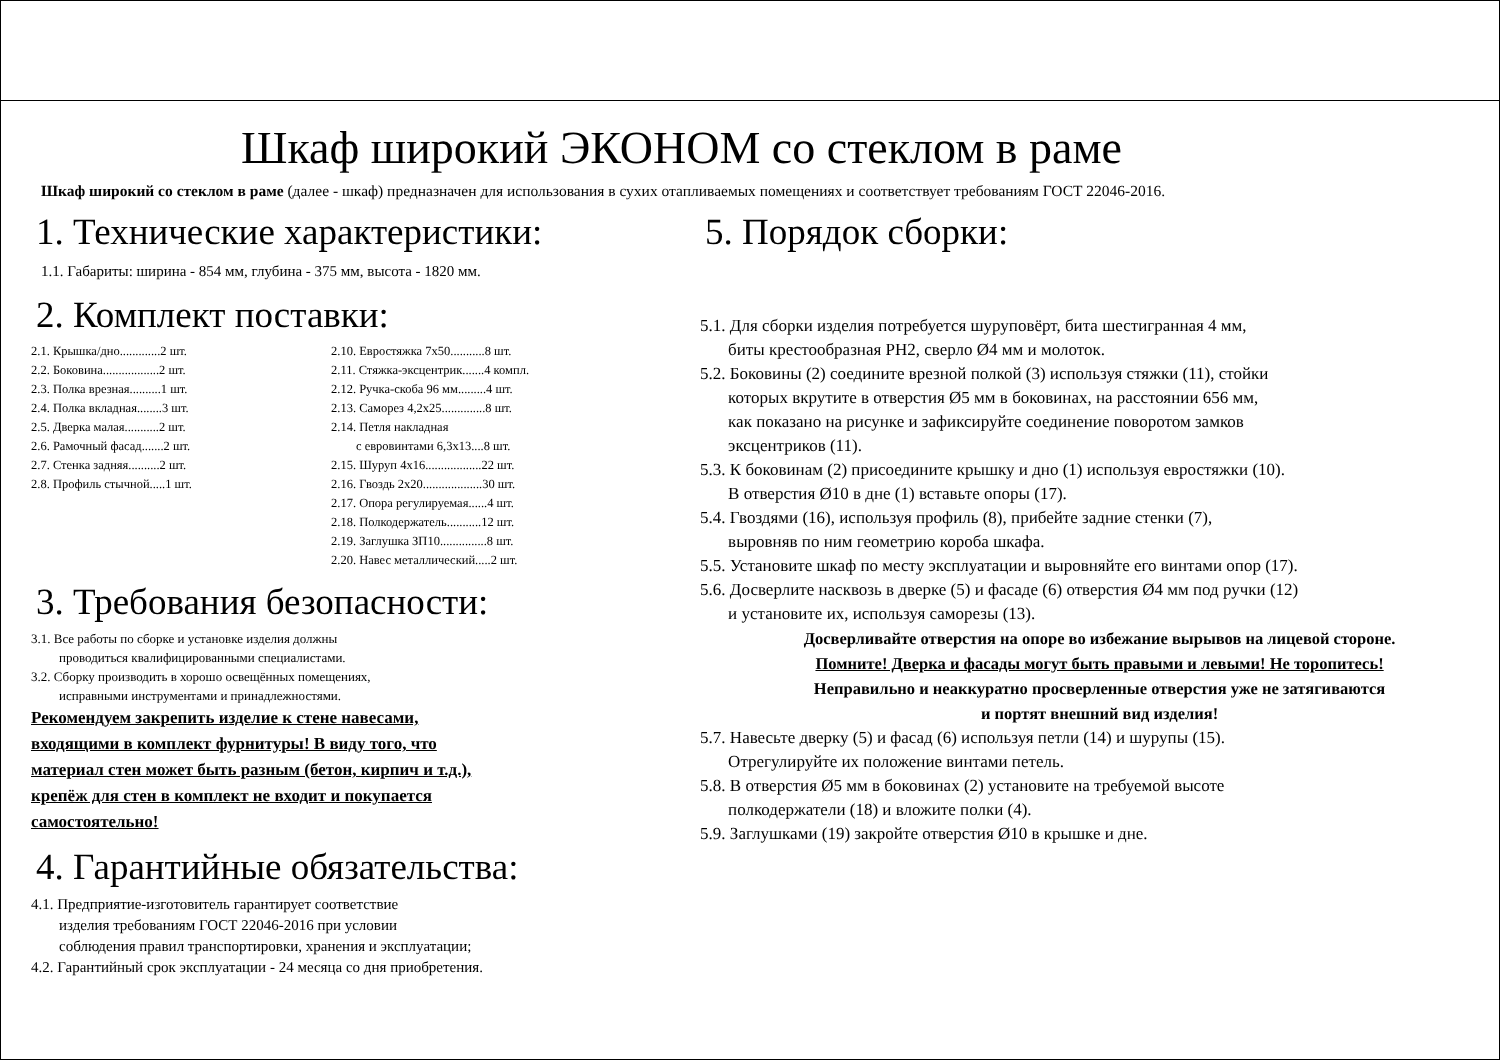Шкаф широкий ЭКОНОМ со стеклом в раме
Шкаф широкий со стеклом в раме (далее - шкаф) предназначен для использования в сухих отапливаемых помещениях и соответствует требованиям ГОСТ 22046-2016.
1. Технические характеристики:
1.1. Габариты: ширина - 854 мм, глубина - 375 мм, высота - 1820 мм.
2. Комплект поставки:
2.1. Крышка/дно.............2 шт.
2.2. Боковина..................2 шт.
2.3. Полка врезная..........1 шт.
2.4. Полка вкладная........3 шт.
2.5. Дверка малая...........2 шт.
2.6. Рамочный фасад.......2 шт.
2.7. Стенка задняя..........2 шт.
2.8. Профиль стычной.....1 шт.
2.10. Евростяжка 7х50...........8 шт.
2.11. Стяжка-эксцентрик.......4 компл.
2.12. Ручка-скоба 96 мм.........4 шт.
2.13. Саморез 4,2х25..............8 шт.
2.14. Петля накладная
с евровинтами 6,3х13....8 шт.
2.15. Шуруп 4х16..................22 шт.
2.16. Гвоздь 2х20...................30 шт.
2.17. Опора регулируемая......4 шт.
2.18. Полкодержатель...........12 шт.
2.19. Заглушка ЗП10...............8 шт.
2.20. Навес металлический.....2 шт.
3. Требования безопасности:
3.1. Все работы по сборке и установке изделия должны
проводиться квалифицированными специалистами.
3.2. Сборку производить в хорошо освещённых помещениях,
исправными инструментами и принадлежностями.
Рекомендуем закрепить изделие к стене навесами,
входящими в комплект фурнитуры! В виду того, что
материал стен может быть разным (бетон, кирпич и т.д.),
крепёж для стен в комплект не входит и покупается
самостоятельно!
4. Гарантийные обязательства:
4.1. Предприятие-изготовитель гарантирует соответствие
изделия требованиям ГОСТ 22046-2016 при условии
соблюдения правил транспортировки, хранения и эксплуатации;
4.2. Гарантийный срок эксплуатации - 24 месяца со дня приобретения.
5. Порядок сборки:
5.1. Для сборки изделия потребуется шуруповёрт, бита шестигранная 4 мм,
биты крестообразная PH2, сверло Ø4 мм и молоток.
5.2. Боковины (2) соедините врезной полкой (3) используя стяжки (11), стойки
которых вкрутите в отверстия Ø5 мм в боковинах, на расстоянии 656 мм,
как показано на рисунке и зафиксируйте соединение поворотом замков
эксцентриков (11).
5.3. К боковинам (2) присоедините крышку и дно (1) используя евростяжки (10).
В отверстия Ø10 в дне (1) вставьте опоры (17).
5.4. Гвоздями (16), используя профиль (8), прибейте задние стенки (7),
выровняв по ним геометрию короба шкафа.
5.5. Установите шкаф по месту эксплуатации и выровняйте его винтами опор (17).
5.6. Досверлите насквозь в дверке (5) и фасаде (6) отверстия Ø4 мм под ручки (12)
и установите их, используя саморезы (13).
Досверливайте отверстия на опоре во избежание вырывов на лицевой стороне.
Помните! Дверка и фасады могут быть правыми и левыми! Не торопитесь!
Неправильно и неаккуратно просверленные отверстия уже не затягиваются
и портят внешний вид изделия!
5.7. Навесьте дверку (5) и фасад (6) используя петли (14) и шурупы (15).
Отрегулируйте их положение винтами петель.
5.8. В отверстия Ø5 мм в боковинах (2) установите на требуемой высоте
полкодержатели (18) и вложите полки (4).
5.9. Заглушками (19) закройте отверстия Ø10 в крышке и дне.